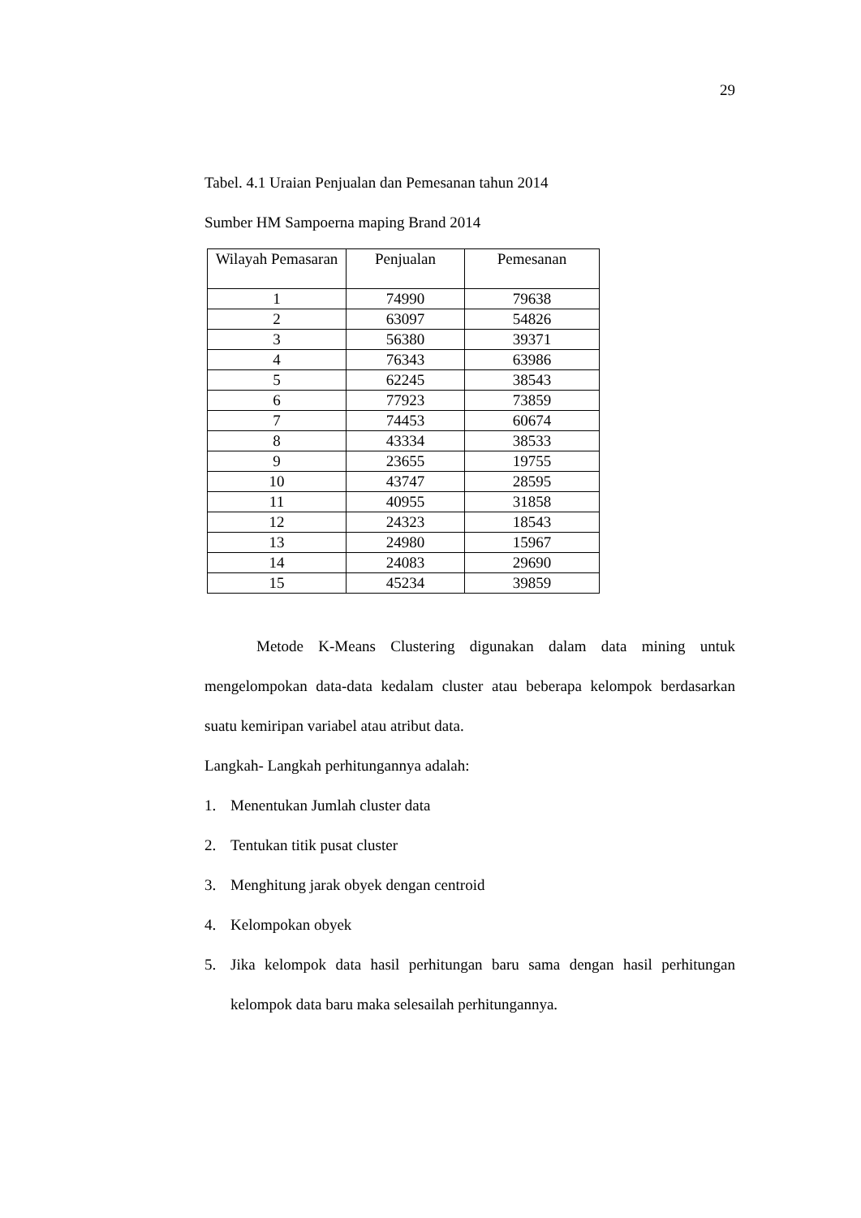29
Tabel. 4.1 Uraian Penjualan dan Pemesanan tahun 2014
Sumber HM Sampoerna maping Brand 2014
| Wilayah Pemasaran | Penjualan | Pemesanan |
| --- | --- | --- |
| 1 | 74990 | 79638 |
| 2 | 63097 | 54826 |
| 3 | 56380 | 39371 |
| 4 | 76343 | 63986 |
| 5 | 62245 | 38543 |
| 6 | 77923 | 73859 |
| 7 | 74453 | 60674 |
| 8 | 43334 | 38533 |
| 9 | 23655 | 19755 |
| 10 | 43747 | 28595 |
| 11 | 40955 | 31858 |
| 12 | 24323 | 18543 |
| 13 | 24980 | 15967 |
| 14 | 24083 | 29690 |
| 15 | 45234 | 39859 |
Metode K-Means Clustering digunakan dalam data mining untuk mengelompokan data-data kedalam cluster atau beberapa kelompok berdasarkan suatu kemiripan variabel atau atribut data.
Langkah- Langkah perhitungannya adalah:
1. Menentukan Jumlah cluster data
2. Tentukan titik pusat cluster
3. Menghitung jarak obyek dengan centroid
4. Kelompokan obyek
5. Jika kelompok data hasil perhitungan baru sama dengan hasil perhitungan kelompok data baru maka selesailah perhitungannya.